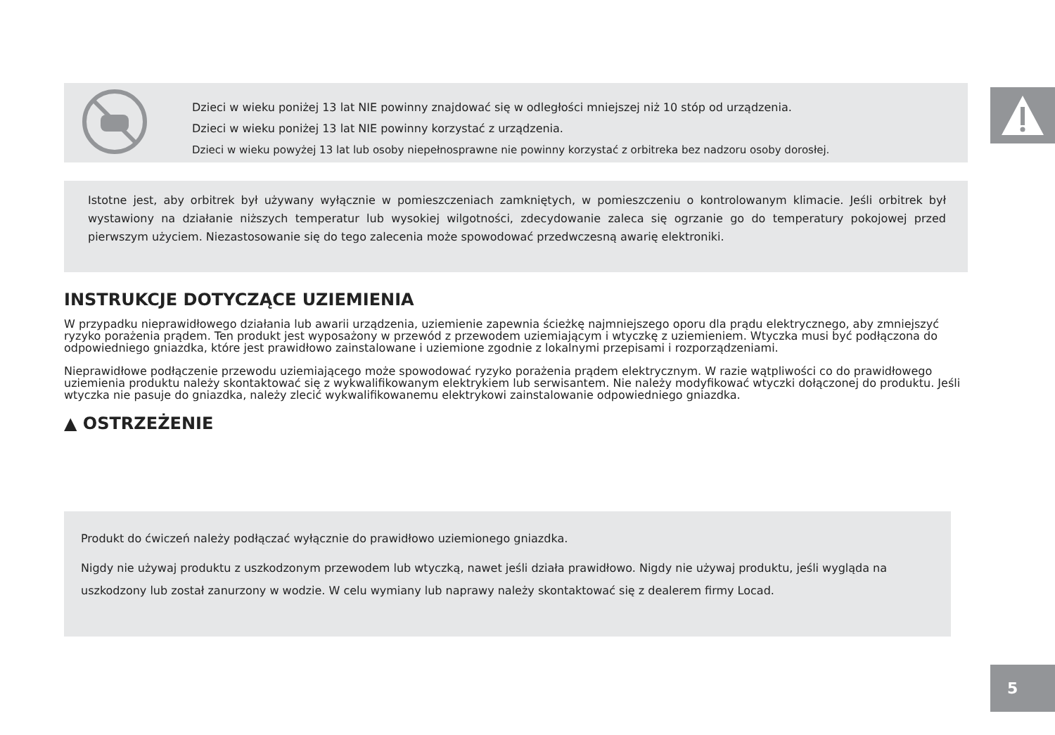Dzieci w wieku poniżej 13 lat NIE powinny znajdować się w odległości mniejszej niż 10 stóp od urządzenia.
Dzieci w wieku poniżej 13 lat NIE powinny korzystać z urządzenia.
Dzieci w wieku powyżej 13 lat lub osoby niepełnosprawne nie powinny korzystać z orbitreka bez nadzoru osoby dorosłej.
Istotne jest, aby orbitrek był używany wyłącznie w pomieszczeniach zamkniętych, w pomieszczeniu o kontrolowanym klimacie. Jeśli orbitrek był wystawiony na działanie niższych temperatur lub wysokiej wilgotności, zdecydowanie zaleca się ogrzanie go do temperatury pokojowej przed pierwszym użyciem. Niezastosowanie się do tego zalecenia może spowodować przedwczesną awarię elektroniki.
INSTRUKCJE DOTYCZĄCE UZIEMIENIA
W przypadku nieprawidłowego działania lub awarii urządzenia, uziemienie zapewnia ścieżkę najmniejszego oporu dla prądu elektrycznego, aby zmniejszyć ryzyko porażenia prądem. Ten produkt jest wyposażony w przewód z przewodem uziemiającym i wtyczkę z uziemieniem. Wtyczka musi być podłączona do odpowiedniego gniazdka, które jest prawidłowo zainstalowane i uziemione zgodnie z lokalnymi przepisami i rozporządzeniami.
Nieprawidłowe podłączenie przewodu uziemiającego może spowodować ryzyko porażenia prądem elektrycznym. W razie wątpliwości co do prawidłowego uziemienia produktu należy skontaktować się z wykwalifikowanym elektrykiem lub serwisantem. Nie należy modyfikować wtyczki dołączonej do produktu. Jeśli wtyczka nie pasuje do gniazdka, należy zlecić wykwalifikowanemu elektrykowi zainstalowanie odpowiedniego gniazdka.
▲ OSTRZEŻENIE
Produkt do ćwiczeń należy podłączać wyłącznie do prawidłowo uziemionego gniazdka.
Nigdy nie używaj produktu z uszkodzonym przewodem lub wtyczką, nawet jeśli działa prawidłowo. Nigdy nie używaj produktu, jeśli wygląda na uszkodzony lub został zanurzony w wodzie. W celu wymiany lub naprawy należy skontaktować się z dealerem firmy Locad.
5